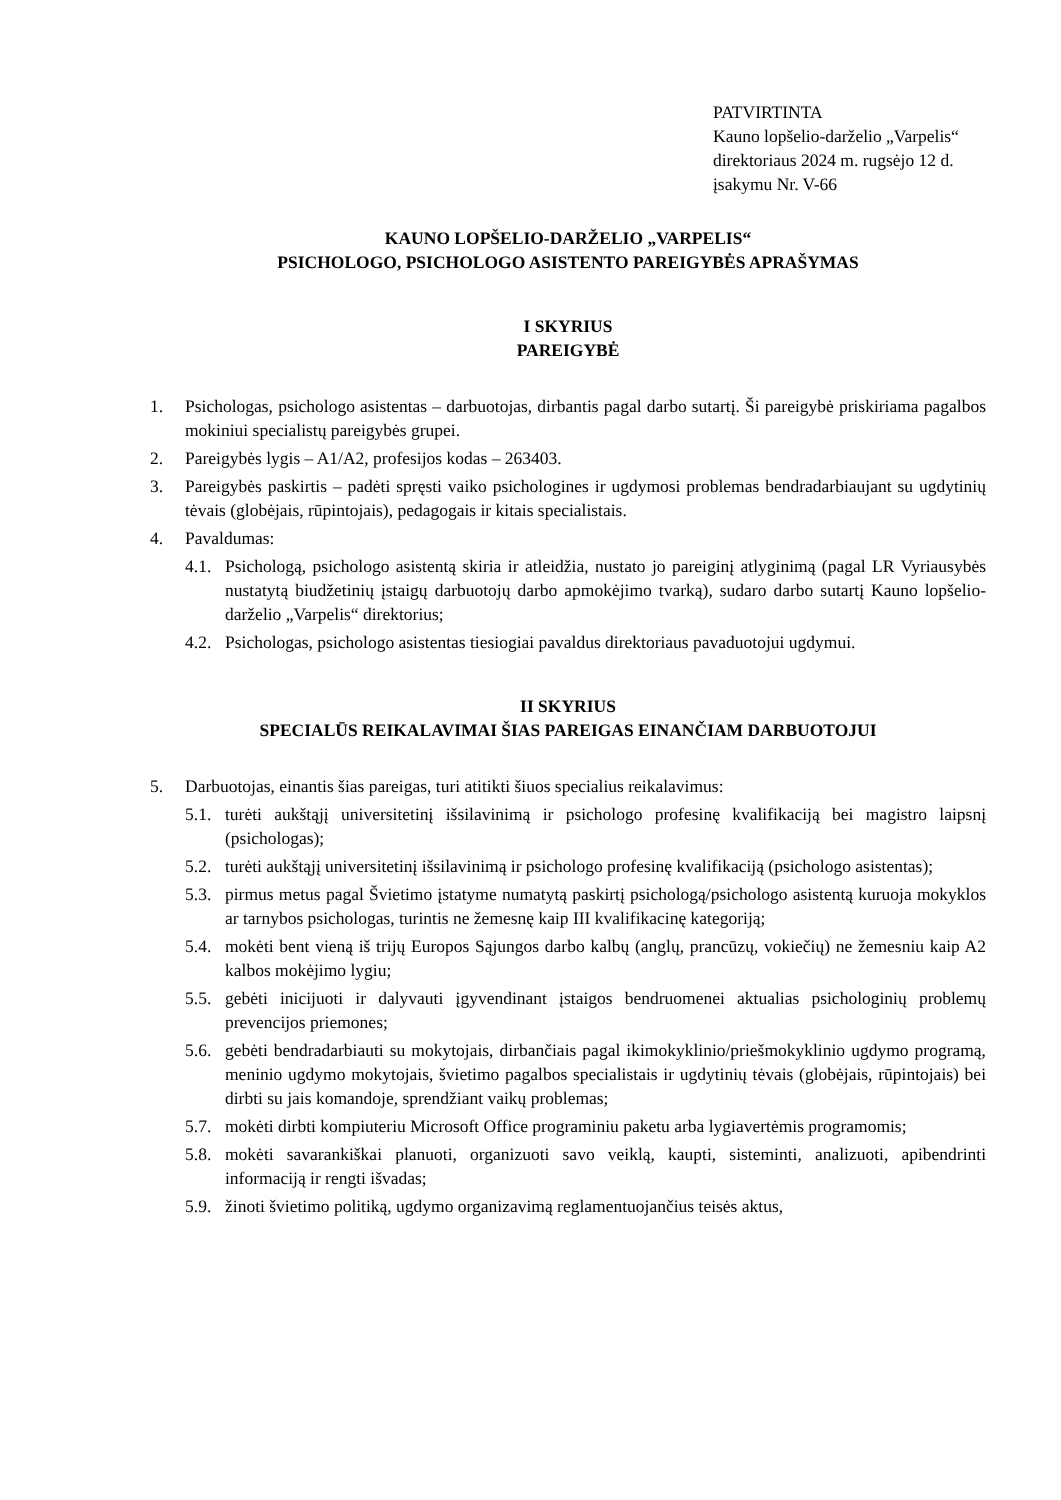PATVIRTINTA
Kauno lopšelio-darželio „Varpelis“
direktoriaus 2024 m. rugsėjo 12 d.
įsakymu Nr. V-66
KAUNO LOPŠELIO-DARŽELIO „VARPELIS“
PSICHOLOGO, PSICHOLOGO ASISTENTO PAREIGYBĖS APRAŠYMAS
I SKYRIUS
PAREIGYBĖ
1. Psichologas, psichologo asistentas – darbuotojas, dirbantis pagal darbo sutartį. Ši pareigybė priskiriama pagalbos mokiniui specialistų pareigybės grupei.
2. Pareigybės lygis – A1/A2, profesijos kodas – 263403.
3. Pareigybės paskirtis – padėti spręsti vaiko psichologines ir ugdymosi problemas bendradarbiaujant su ugdytinių tėvais (globėjais, rūpintojais), pedagogais ir kitais specialistais.
4. Pavaldumas:
4.1. Psichologą, psichologo asistentą skiria ir atleidžia, nustato jo pareiginį atlyginimą (pagal LR Vyriausybės nustatytą biudžetinių įstaigų darbuotojų darbo apmokėjimo tvarką), sudaro darbo sutartį Kauno lopšelio-darželio „Varpelis“ direktorius;
4.2. Psichologas, psichologo asistentas tiesiogiai pavaldus direktoriaus pavaduotojui ugdymui.
II SKYRIUS
SPECIALŪS REIKALAVIMAI ŠIAS PAREIGAS EINANČIAM DARBUOTOJUI
5. Darbuotojas, einantis šias pareigas, turi atitikti šiuos specialius reikalavimus:
5.1. turėti aukštąjį universitetinį išsilavinimą ir psichologo profesinę kvalifikaciją bei magistro laipsnį (psichologas);
5.2. turėti aukštąjį universitetinį išsilavinimą ir psichologo profesinę kvalifikaciją (psichologo asistentas);
5.3. pirmus metus pagal Švietimo įstatyme numatytą paskirtį psichologą/psichologo asistentą kuruoja mokyklos ar tarnybos psichologas, turintis ne žemesnę kaip III kvalifikacinę kategoriją;
5.4. mokėti bent vieną iš trijų Europos Sąjungos darbo kalbų (anglų, prancūzų, vokiečių) ne žemesniu kaip A2 kalbos mokėjimo lygiu;
5.5. gebėti inicijuoti ir dalyvauti įgyvendinant įstaigos bendruomenei aktualias psichologinių problemų prevencijos priemones;
5.6. gebėti bendradarbiauti su mokytojais, dirbančiais pagal ikimokyklinio/priešmokyklinio ugdymo programą, meninio ugdymo mokytojais, švietimo pagalbos specialistais ir ugdytinių tėvais (globėjais, rūpintojais) bei dirbti su jais komandoje, sprendžiant vaikų problemas;
5.7. mokėti dirbti kompiuteriu Microsoft Office programiniu paketu arba lygiavertėmis programomis;
5.8. mokėti savarankiškai planuoti, organizuoti savo veiklą, kaupti, sisteminti, analizuoti, apibendrinti informaciją ir rengti išvadas;
5.9. žinoti švietimo politiką, ugdymo organizavimą reglamentuojančius teisės aktus,